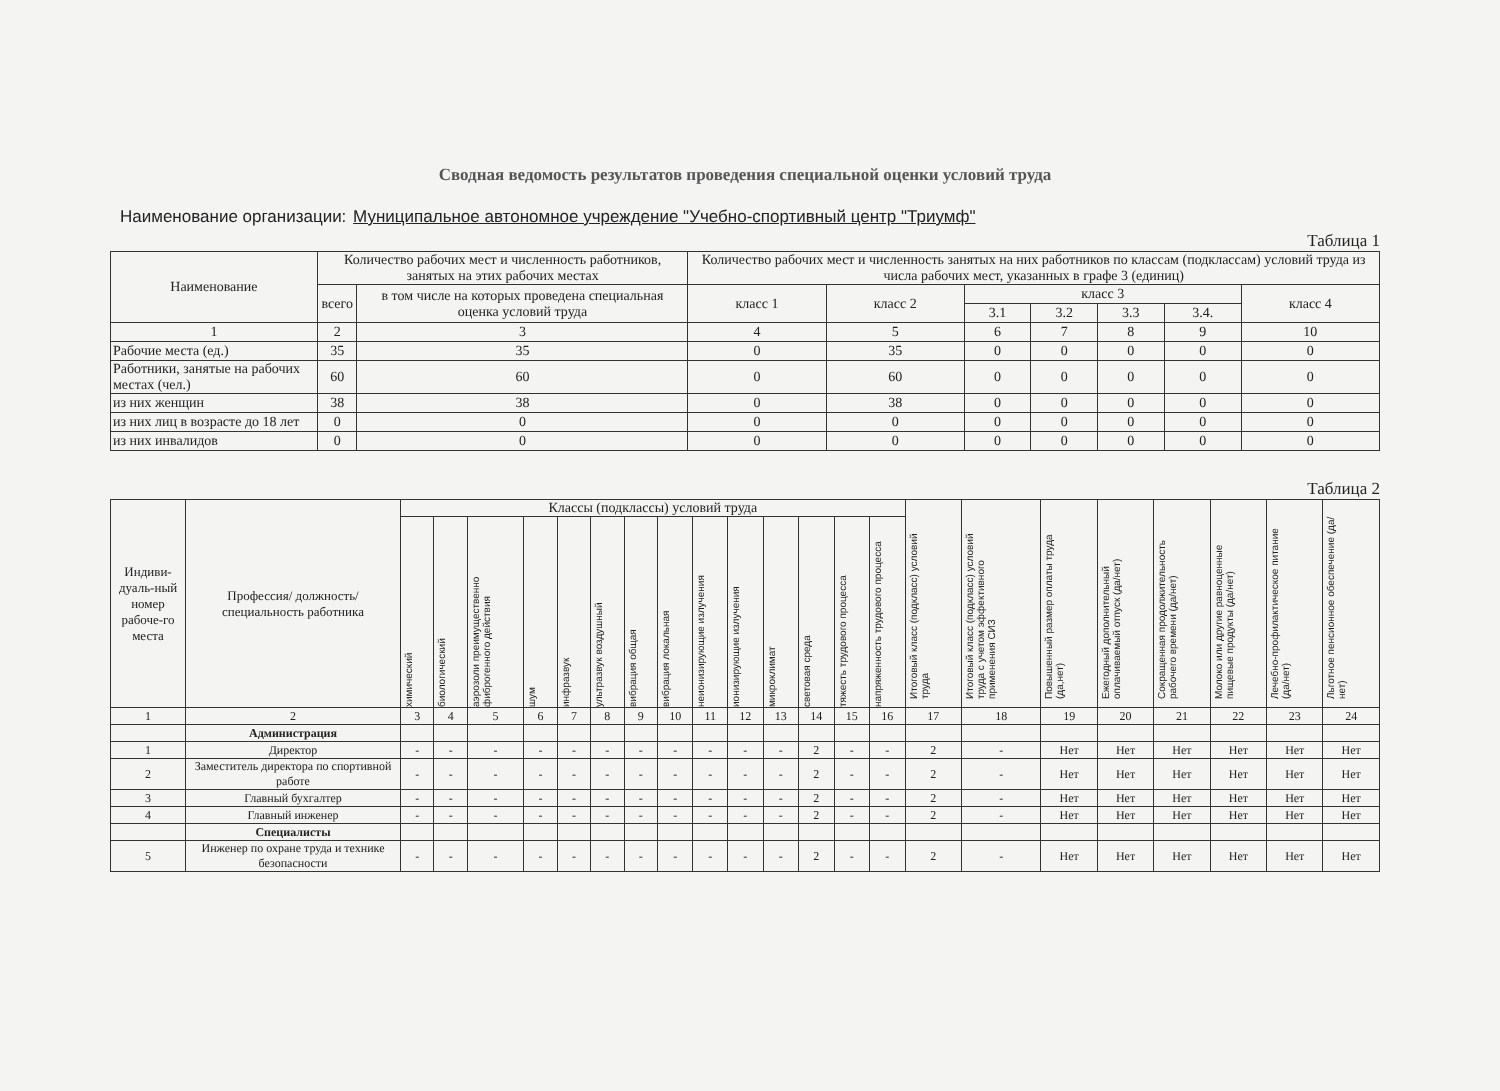Сводная ведомость результатов проведения специальной оценки условий труда
Наименование организации: Муниципальное автономное учреждение "Учебно-спортивный центр "Триумф"
Таблица 1
| Наименование | Количество рабочих мест и численность работников, занятых на этих рабочих местах | | Количество рабочих мест и численность занятых на них работников по классам (подклассам) условий труда из числа рабочих мест, указанных в графе 3 (единиц) | | | | | | |
| --- | --- | --- | --- | --- | --- | --- | --- | --- | --- |
| | всего | в том числе на которых проведена специальная оценка условий труда | класс 1 | класс 2 | класс 3 | | | | класс 4 |
| | | | | | 3.1 | 3.2 | 3.3 | 3.4. | |
| 1 | 2 | 3 | 4 | 5 | 6 | 7 | 8 | 9 | 10 |
| Рабочие места (ед.) | 35 | 35 | 0 | 35 | 0 | 0 | 0 | 0 | 0 |
| Работники, занятые на рабочих местах (чел.) | 60 | 60 | 0 | 60 | 0 | 0 | 0 | 0 | 0 |
| из них женщин | 38 | 38 | 0 | 38 | 0 | 0 | 0 | 0 | 0 |
| из них лиц в возрасте до 18 лет | 0 | 0 | 0 | 0 | 0 | 0 | 0 | 0 | 0 |
| из них инвалидов | 0 | 0 | 0 | 0 | 0 | 0 | 0 | 0 | 0 |
Таблица 2
| Индиви-дуаль-ный номер рабоче-го места | Профессия/ должность/ специальность работника | Классы (подклассы) условий труда | | | | | | | | | | | | | | Итоговый класс (подкласс) условий труда | Итоговый класс (подкласс) условий труда с учетом эффективного применения СИЗ | Повышенный размер оплаты труда (да,нет) | Ежегодный дополнительный оплачиваемый отпуск (да/нет) | Сокращенная продолжительность рабочего времени (да/нет) | Молоко или другие равноценные пищевые продукты (да/нет) | Лечебно-профилактическое питание (да/нет) | Льготное пенсионное обеспечение (да/нет) |
| --- | --- | --- | --- | --- | --- | --- | --- | --- | --- | --- | --- | --- | --- | --- | --- | --- | --- | --- | --- | --- | --- | --- | --- |
| | | химический | биологический | аэрозоли преимущественно фиброгенного действия | шум | инфразвук | ультразвук воздушный | вибрация общая | вибрация локальная | неионизирующие излучения | ионизирующие излучения | микроклимат | световая среда | тяжесть трудового процесса | напряженность трудового процесса | | | | | | | | |
| 1 | 2 | 3 | 4 | 5 | 6 | 7 | 8 | 9 | 10 | 11 | 12 | 13 | 14 | 15 | 16 | 17 | 18 | 19 | 20 | 21 | 22 | 23 | 24 |
| | Администрация | | | | | | | | | | | | | | | | | | | | | | |
| 1 | Директор | - | - | - | - | - | - | - | - | - | - | - | 2 | - | - | 2 | - | Нет | Нет | Нет | Нет | Нет | Нет |
| 2 | Заместитель директора по спортивной работе | - | - | - | - | - | - | - | - | - | - | - | 2 | - | - | 2 | - | Нет | Нет | Нет | Нет | Нет | Нет |
| 3 | Главный бухгалтер | - | - | - | - | - | - | - | - | - | - | - | 2 | - | - | 2 | - | Нет | Нет | Нет | Нет | Нет | Нет |
| 4 | Главный инженер | - | - | - | - | - | - | - | - | - | - | - | 2 | - | - | 2 | - | Нет | Нет | Нет | Нет | Нет | Нет |
| | Специалисты | | | | | | | | | | | | | | | | | | | | | | |
| 5 | Инженер по охране труда и технике безопасности | - | - | - | - | - | - | - | - | - | - | - | 2 | - | - | 2 | - | Нет | Нет | Нет | Нет | Нет | Нет |